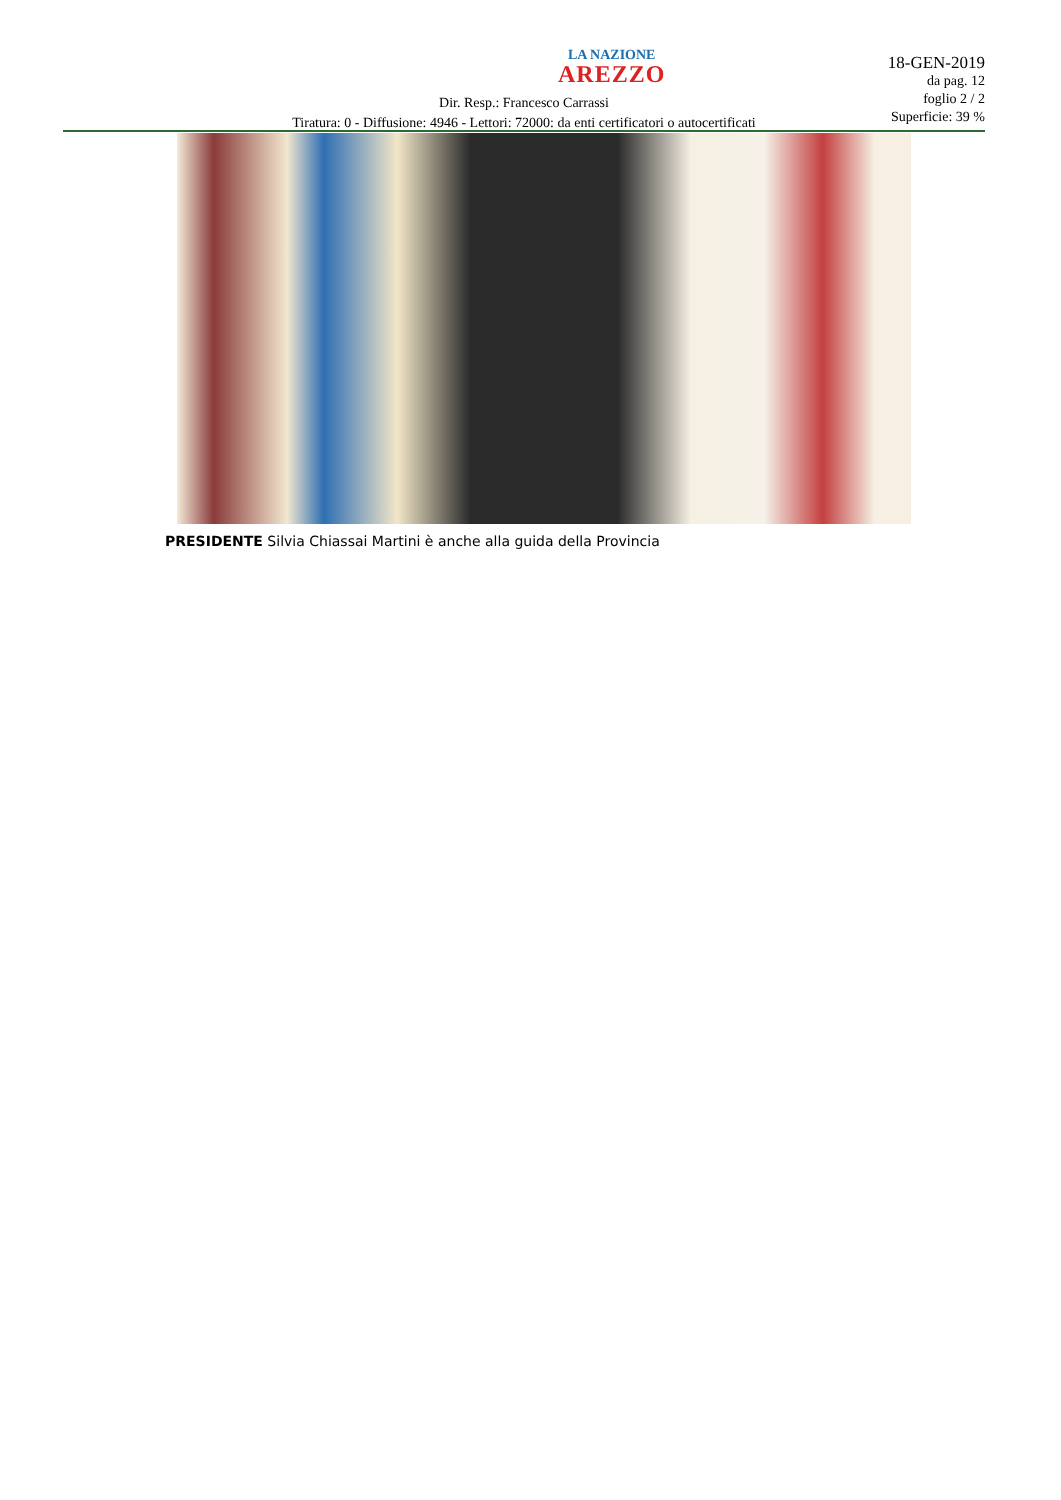LA NAZIONE
AREZZO
18-GEN-2019
da pag. 12
foglio 2 / 2
Superficie: 39 %
Dir. Resp.: Francesco Carrassi
Tiratura: 0 - Diffusione: 4946 - Lettori: 72000: da enti certificatori o autocertificati
PRESIDENTE Silvia Chiassai Martini è anche alla guida della Provincia